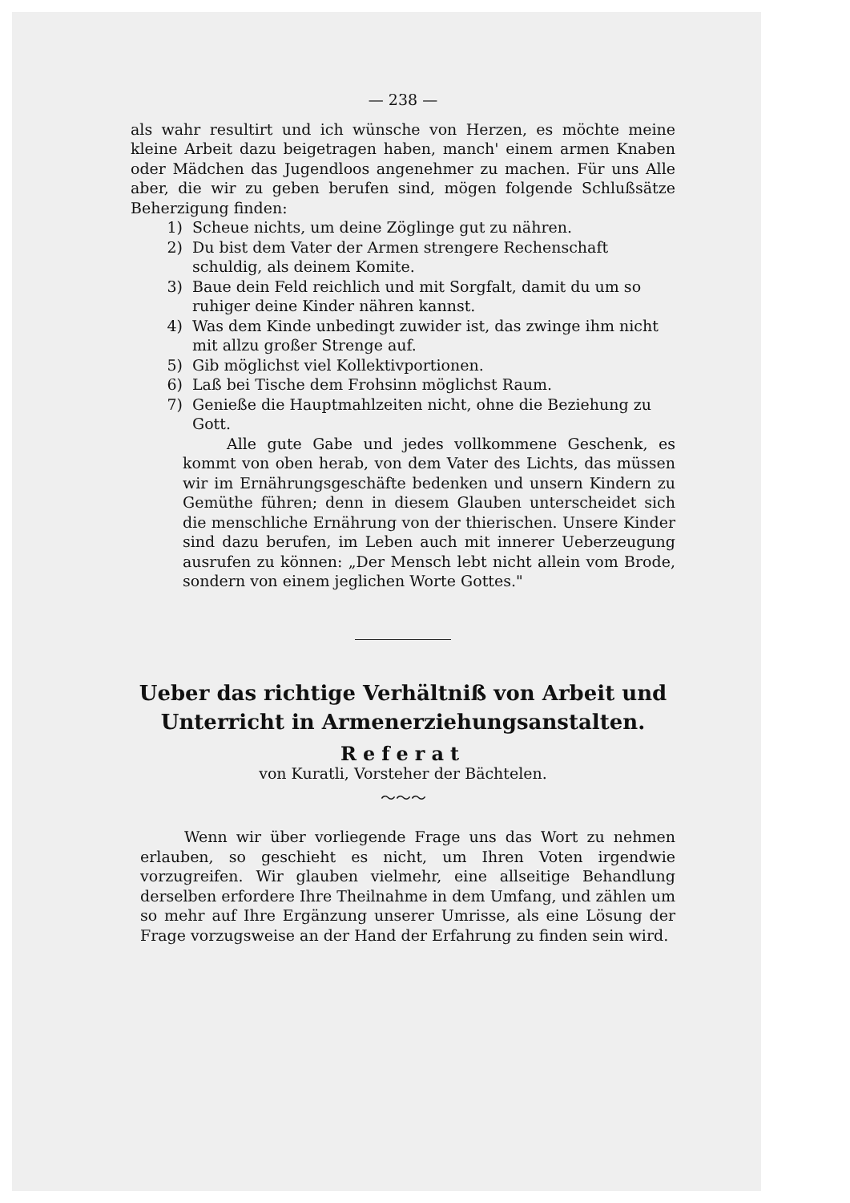— 238 —
als wahr resultirt und ich wünsche von Herzen, es möchte meine kleine Arbeit dazu beigetragen haben, manch' einem armen Knaben oder Mädchen das Jugendloos angenehmer zu machen. Für uns Alle aber, die wir zu geben berufen sind, mögen folgende Schlußsätze Beherzigung finden:
1) Scheue nichts, um deine Zöglinge gut zu nähren.
2) Du bist dem Vater der Armen strengere Rechenschaft schuldig, als deinem Komite.
3) Baue dein Feld reichlich und mit Sorgfalt, damit du um so ruhiger deine Kinder nähren kannst.
4) Was dem Kinde unbedingt zuwider ist, das zwinge ihm nicht mit allzu großer Strenge auf.
5) Gib möglichst viel Kollektivportionen.
6) Laß bei Tische dem Frohsinn möglichst Raum.
7) Genieße die Hauptmahlzeiten nicht, ohne die Beziehung zu Gott.
Alle gute Gabe und jedes vollkommene Geschenk, es kommt von oben herab, von dem Vater des Lichts, das müssen wir im Ernährungsgeschäfte bedenken und unsern Kindern zu Gemüthe führen; denn in diesem Glauben unterscheidet sich die menschliche Ernährung von der thierischen. Unsere Kinder sind dazu berufen, im Leben auch mit innerer Ueberzeugung ausrufen zu können: „Der Mensch lebt nicht allein vom Brode, sondern von einem jeglichen Worte Gottes."
Ueber das richtige Verhältniß von Arbeit und Unterricht in Armenerziehungsanstalten.
Referat
von Kuratli, Vorsteher der Bächtelen.
〜〜〜
Wenn wir über vorliegende Frage uns das Wort zu nehmen erlauben, so geschieht es nicht, um Ihren Voten irgendwie vorzugreifen. Wir glauben vielmehr, eine allseitige Behandlung derselben erfordere Ihre Theilnahme in dem Umfang, und zählen um so mehr auf Ihre Ergänzung unserer Umrisse, als eine Lösung der Frage vorzugsweise an der Hand der Erfahrung zu finden sein wird.